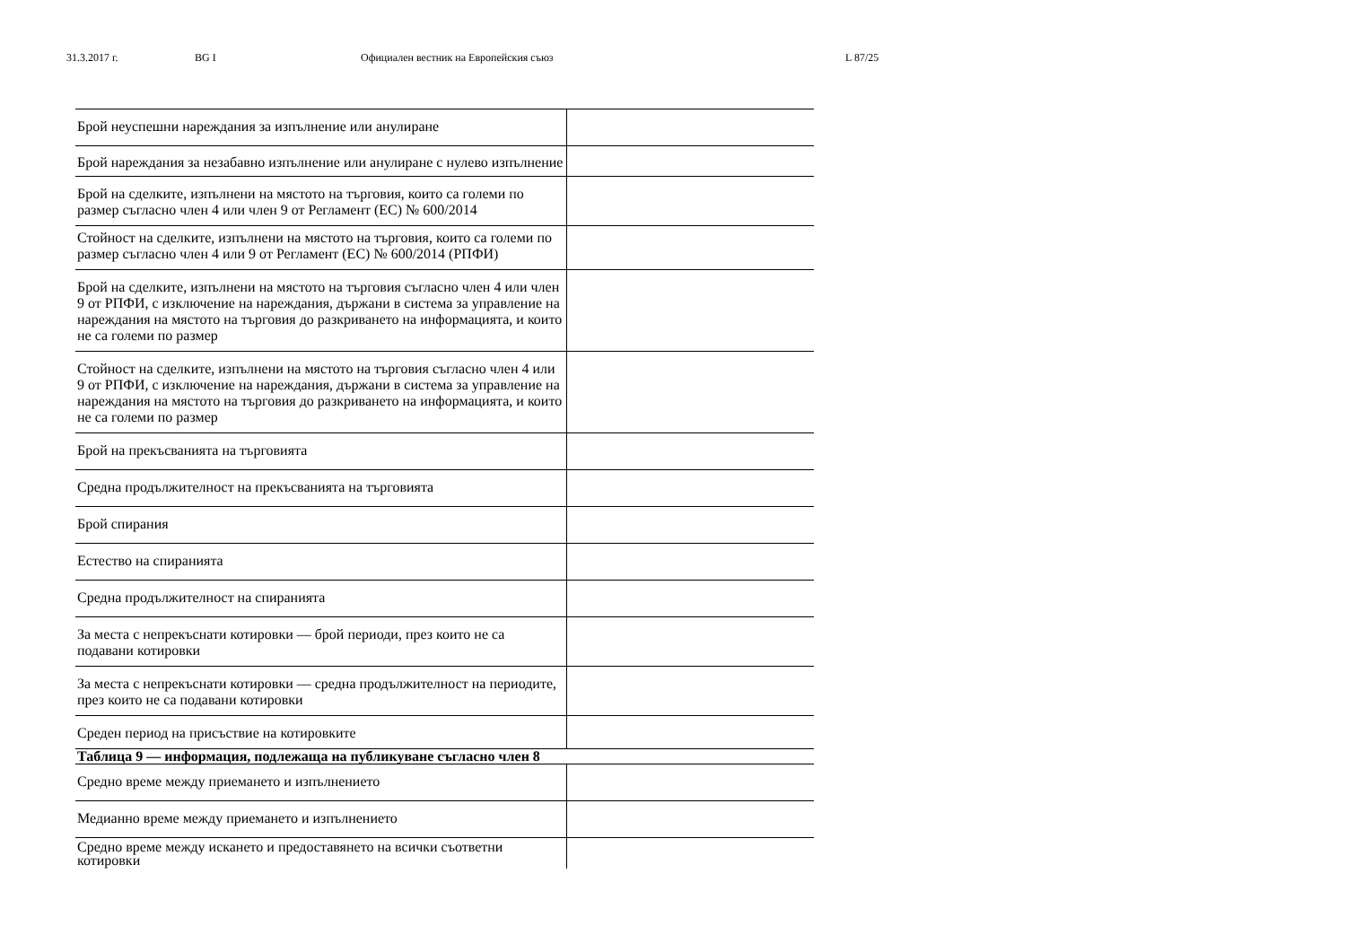31.3.2017 г. BG I Официален вестник на Европейския съюз L 87/25
| Брой неуспешни нареждания за изпълнение или анулиране | |
| Брой нареждания за незабавно изпълнение или анулиране с нулево изпълнение | |
| Брой на сделките, изпълнени на мястото на търговия, които са големи по размер съгласно член 4 или член 9 от Регламент (ЕС) № 600/2014 | |
| Стойност на сделките, изпълнени на мястото на търговия, които са големи по размер съгласно член 4 или 9 от Регламент (ЕС) № 600/2014 (РПФИ) | |
| Брой на сделките, изпълнени на мястото на търговия съгласно член 4 или член 9 от РПФИ, с изключение на нареждания, държани в система за управление на нареждания на мястото на търговия до разкриването на информацията, и които не са големи по размер | |
| Стойност на сделките, изпълнени на мястото на търговия съгласно член 4 или 9 от РПФИ, с изключение на нареждания, държани в система за управление на нареждания на мястото на търговия до разкриването на информацията, и които не са големи по размер | |
| Брой на прекъсванията на търговията | |
| Средна продължителност на прекъсванията на търговията | |
| Брой спирания | |
| Естество на спиранията | |
| Средна продължителност на спиранията | |
| За места с непрекъснати котировки — брой периоди, през които не са подавани котировки | |
| За места с непрекъснати котировки — средна продължителност на периодите, през които не са подавани котировки | |
| Среден период на присъствие на котировките | |
| Таблица 9 — информация, подлежаща на публикуване съгласно член 8 | |
| Средно време между приемането и изпълнението | |
| Медианно време между приемането и изпълнението | |
| Средно време между искането и предоставянето на всички съответни котировки | |